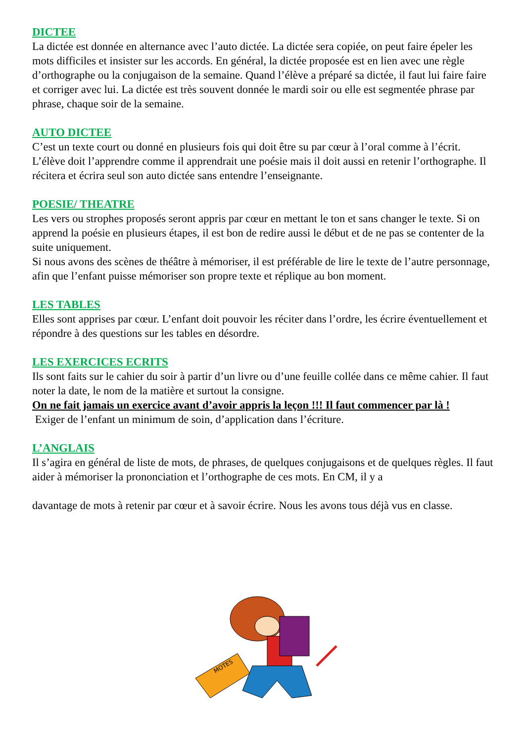DICTEE
La dictée est donnée en alternance avec l’auto dictée. La dictée sera copiée, on peut faire épeler les mots difficiles et insister sur les accords. En général, la dictée proposée est en lien avec une règle d’orthographe ou la conjugaison de la semaine. Quand l’élève a préparé sa dictée, il faut lui faire faire et corriger avec lui. La dictée est très souvent donnée le mardi soir ou elle est segmentée phrase par phrase, chaque soir de la semaine.
AUTO DICTEE
C’est un texte court ou donné en plusieurs fois qui doit être su par cœur à l’oral comme à l’écrit. L’élève doit l’apprendre comme il apprendrait une poésie mais il doit aussi en retenir l’orthographe. Il récitera et écrira seul son auto dictée sans entendre l’enseignante.
POESIE/ THEATRE
Les vers ou strophes proposés seront appris par cœur en mettant le ton et sans changer le texte. Si on apprend la poésie en plusieurs étapes, il est bon de redire aussi le début et de ne pas se contenter de la suite uniquement.
Si nous avons des scènes de théâtre à mémoriser, il est préférable de lire le texte de l’autre personnage, afin que l’enfant puisse mémoriser son propre texte et réplique au bon moment.
LES TABLES
Elles sont apprises par cœur. L’enfant doit pouvoir les réciter dans l’ordre, les écrire éventuellement et répondre à des questions sur les tables en désordre.
LES EXERCICES ECRITS
Ils sont faits sur le cahier du soir à partir d’un livre ou d’une feuille collée dans ce même cahier. Il faut noter la date, le nom de la matière et surtout la consigne.
On ne fait jamais un exercice avant d’avoir appris la leçon !!! Il faut commencer par là !
Exiger de l’enfant un minimum de soin, d’application dans l’écriture.
L’ANGLAIS
Il s’agira en général de liste de mots, de phrases, de quelques conjugaisons et de quelques règles. Il faut aider à mémoriser la prononciation et l’orthographe de ces mots. En CM, il y a
davantage de mots à retenir par cœur et à savoir écrire. Nous les avons tous déjà vus en classe.
MOTES